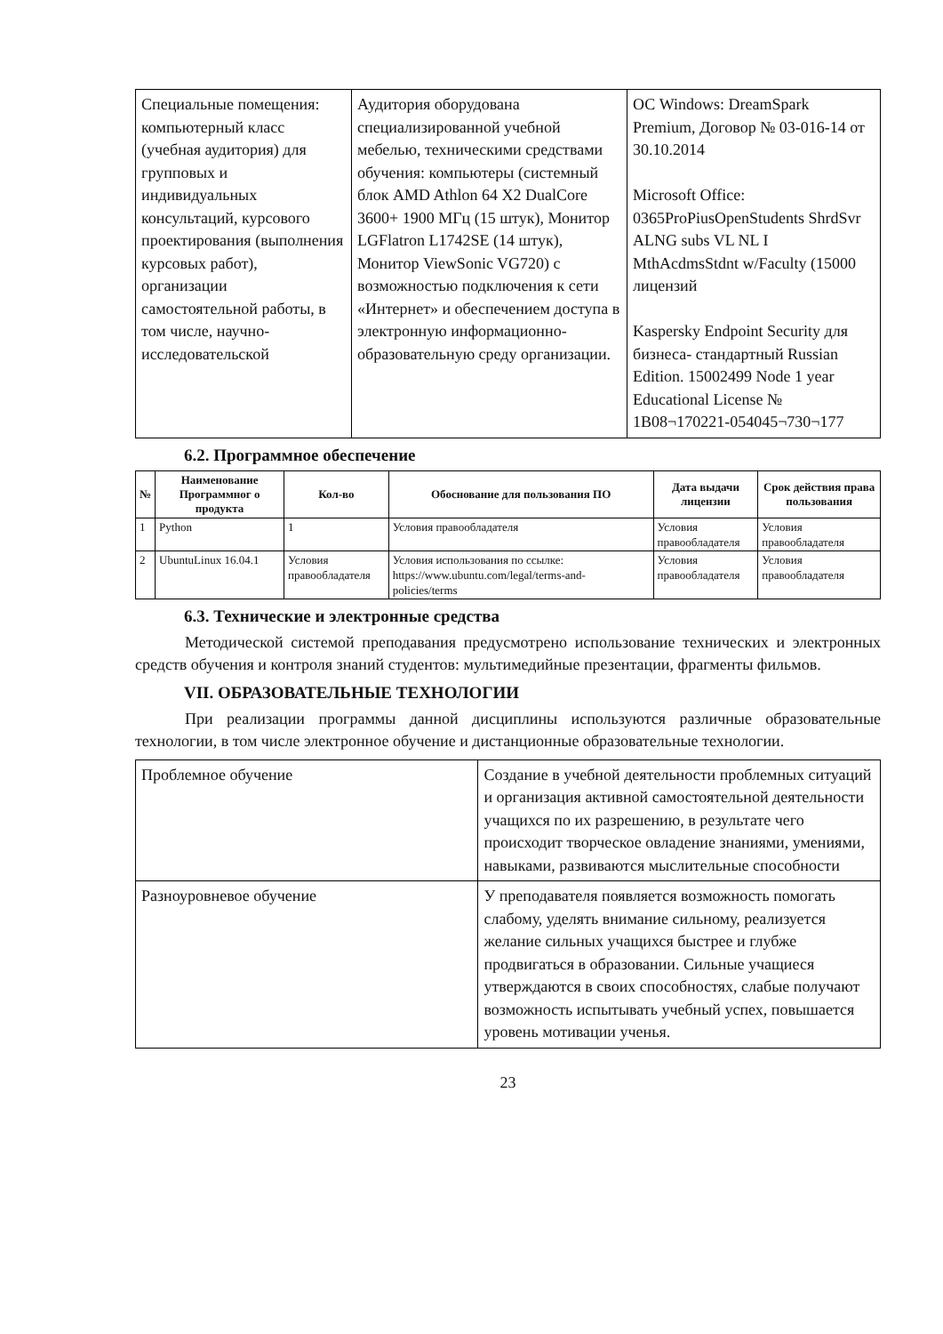| Специальные помещения: компьютерный класс (учебная аудитория) для групповых и индивидуальных консультаций, курсового проектирования (выполнения курсовых работ), организации самостоятельной работы, в том числе, научно-исследовательской | Аудитория оборудована специализированной учебной мебелью, техническими средствами обучения: компьютеры (системный блок AMD Athlon 64 X2 DualCore 3600+ 1900 МГц (15 штук), Монитор LGFlatron L1742SE (14 штук), Монитор ViewSonic VG720) с возможностью подключения к сети «Интернет» и обеспечением доступа в электронную информационно-образовательную среду организации. | ОС Windows: DreamSpark Premium, Договор № 03-016-14 от 30.10.2014 Microsoft Office: 0365ProPiusOpenStudents ShrdSvr ALNG subs VL NL I MthAcdmsStdnt w/Faculty (15000 лицензий Kaspersky Endpoint Security для бизнеса- стандартный Russian Edition. 15002499 Node 1 year Educational License № 1B08¬170221-054045¬730¬177 |
6.2. Программное обеспечение
| № | Наименование Программног о продукта | Кол-во | Обоснование для пользования ПО | Дата выдачи лицензии | Срок действия права пользования |
| --- | --- | --- | --- | --- | --- |
| 1 | Python | 1 | Условия правообладателя | Условия правообладателя | Условия правообладателя |
| 2 | UbuntuLinux 16.04.1 | Условия правообладателя | Условия использования по ссылке: https://www.ubuntu.com/legal/terms-and-policies/terms | Условия правообладателя | Условия правообладателя |
6.3. Технические и электронные средства
Методической системой преподавания предусмотрено использование технических и электронных средств обучения и контроля знаний студентов: мультимедийные презентации, фрагменты фильмов.
VII. ОБРАЗОВАТЕЛЬНЫЕ ТЕХНОЛОГИИ
При реализации программы данной дисциплины используются различные образовательные технологии, в том числе электронное обучение и дистанционные образовательные технологии.
| Проблемное обучение | Создание в учебной деятельности проблемных ситуаций и организация активной самостоятельной деятельности учащихся по их разрешению, в результате чего происходит творческое овладение знаниями, умениями, навыками, развиваются мыслительные способности |
| Разноуровневое обучение | У преподавателя появляется возможность помогать слабому, уделять внимание сильному, реализуется желание сильных учащихся быстрее и глубже продвигаться в образовании. Сильные учащиеся утверждаются в своих способностях, слабые получают возможность испытывать учебный успех, повышается уровень мотивации ученья. |
23